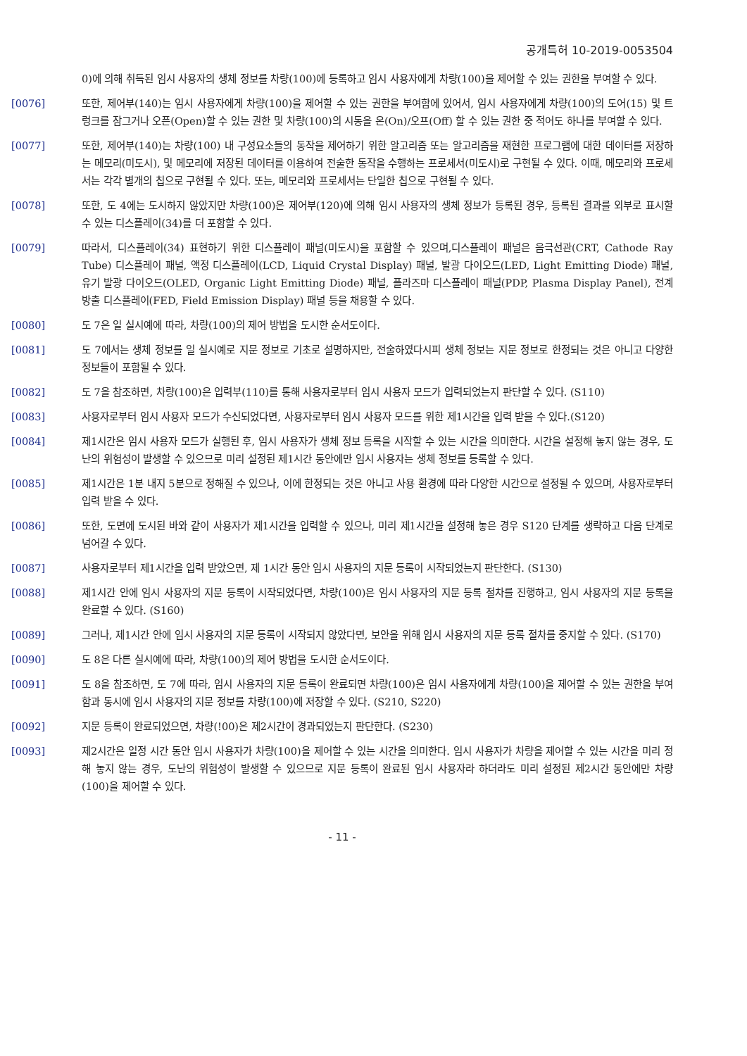공개특허 10-2019-0053504
0)에 의해 취득된 임시 사용자의 생체 정보를 차량(100)에 등록하고 임시 사용자에게 차량(100)을 제어할 수 있는 권한을 부여할 수 있다.
[0076] 또한, 제어부(140)는 임시 사용자에게 차량(100)을 제어할 수 있는 권한을 부여함에 있어서, 임시 사용자에게 차량(100)의 도어(15) 및 트렁크를 잠그거나 오픈(Open)할 수 있는 권한 및 차량(100)의 시동을 온(On)/오프(Off) 할 수 있는 권한 중 적어도 하나를 부여할 수 있다.
[0077] 또한, 제어부(140)는 차량(100) 내 구성요소들의 동작을 제어하기 위한 알고리즘 또는 알고리즘을 재현한 프로그램에 대한 데이터를 저장하는 메모리(미도시), 및 메모리에 저장된 데이터를 이용하여 전술한 동작을 수행하는 프로세서(미도시)로 구현될 수 있다. 이때, 메모리와 프로세서는 각각 별개의 칩으로 구현될 수 있다. 또는, 메모리와 프로세서는 단일한 칩으로 구현될 수 있다.
[0078] 또한, 도 4에는 도시하지 않았지만 차량(100)은 제어부(120)에 의해 임시 사용자의 생체 정보가 등록된 경우, 등록된 결과를 외부로 표시할 수 있는 디스플레이(34)를 더 포함할 수 있다.
[0079] 따라서, 디스플레이(34) 표현하기 위한 디스플레이 패널(미도시)을 포함할 수 있으며,디스플레이 패널은 음극선관(CRT, Cathode Ray Tube) 디스플레이 패널, 액정 디스플레이(LCD, Liquid Crystal Display) 패널, 발광 다이오드(LED, Light Emitting Diode) 패널, 유기 발광 다이오드(OLED, Organic Light Emitting Diode) 패널, 플라즈마 디스플레이 패널(PDP, Plasma Display Panel), 전계 방출 디스플레이(FED, Field Emission Display) 패널 등을 채용할 수 있다.
[0080] 도 7은 일 실시예에 따라, 차량(100)의 제어 방법을 도시한 순서도이다.
[0081] 도 7에서는 생체 정보를 일 실시예로 지문 정보로 기초로 설명하지만, 전술하였다시피 생체 정보는 지문 정보로 한정되는 것은 아니고 다양한 정보들이 포함될 수 있다.
[0082] 도 7을 참조하면, 차량(100)은 입력부(110)를 통해 사용자로부터 임시 사용자 모드가 입력되었는지 판단할 수 있다. (S110)
[0083] 사용자로부터 임시 사용자 모드가 수신되었다면, 사용자로부터 임시 사용자 모드를 위한 제1시간을 입력 받을 수 있다.(S120)
[0084] 제1시간은 임시 사용자 모드가 실행된 후, 임시 사용자가 생체 정보 등록을 시작할 수 있는 시간을 의미한다. 시간을 설정해 놓지 않는 경우, 도난의 위험성이 발생할 수 있으므로 미리 설정된 제1시간 동안에만 임시 사용자는 생체 정보를 등록할 수 있다.
[0085] 제1시간은 1분 내지 5분으로 정해질 수 있으나, 이에 한정되는 것은 아니고 사용 환경에 따라 다양한 시간으로 설정될 수 있으며, 사용자로부터 입력 받을 수 있다.
[0086] 또한, 도면에 도시된 바와 같이 사용자가 제1시간을 입력할 수 있으나, 미리 제1시간을 설정해 놓은 경우 S120 단계를 생략하고 다음 단계로 넘어갈 수 있다.
[0087] 사용자로부터 제1시간을 입력 받았으면, 제 1시간 동안 임시 사용자의 지문 등록이 시작되었는지 판단한다. (S130)
[0088] 제1시간 안에 임시 사용자의 지문 등록이 시작되었다면, 차량(100)은 임시 사용자의 지문 등록 절차를 진행하고, 임시 사용자의 지문 등록을 완료할 수 있다. (S160)
[0089] 그러나, 제1시간 안에 임시 사용자의 지문 등록이 시작되지 않았다면, 보안을 위해 임시 사용자의 지문 등록 절차를 중지할 수 있다. (S170)
[0090] 도 8은 다른 실시예에 따라, 차량(100)의 제어 방법을 도시한 순서도이다.
[0091] 도 8을 참조하면, 도 7에 따라, 임시 사용자의 지문 등록이 완료되면 차량(100)은 임시 사용자에게 차량(100)을 제어할 수 있는 권한을 부여함과 동시에 임시 사용자의 지문 정보를 차량(100)에 저장할 수 있다. (S210, S220)
[0092] 지문 등록이 완료되었으면, 차량(!00)은 제2시간이 경과되었는지 판단한다. (S230)
[0093] 제2시간은 일정 시간 동안 임시 사용자가 차량(100)을 제어할 수 있는 시간을 의미한다. 임시 사용자가 차량을 제어할 수 있는 시간을 미리 정해 놓지 않는 경우, 도난의 위험성이 발생할 수 있으므로 지문 등록이 완료된 임시 사용자라 하더라도 미리 설정된 제2시간 동안에만 차량(100)을 제어할 수 있다.
- 11 -